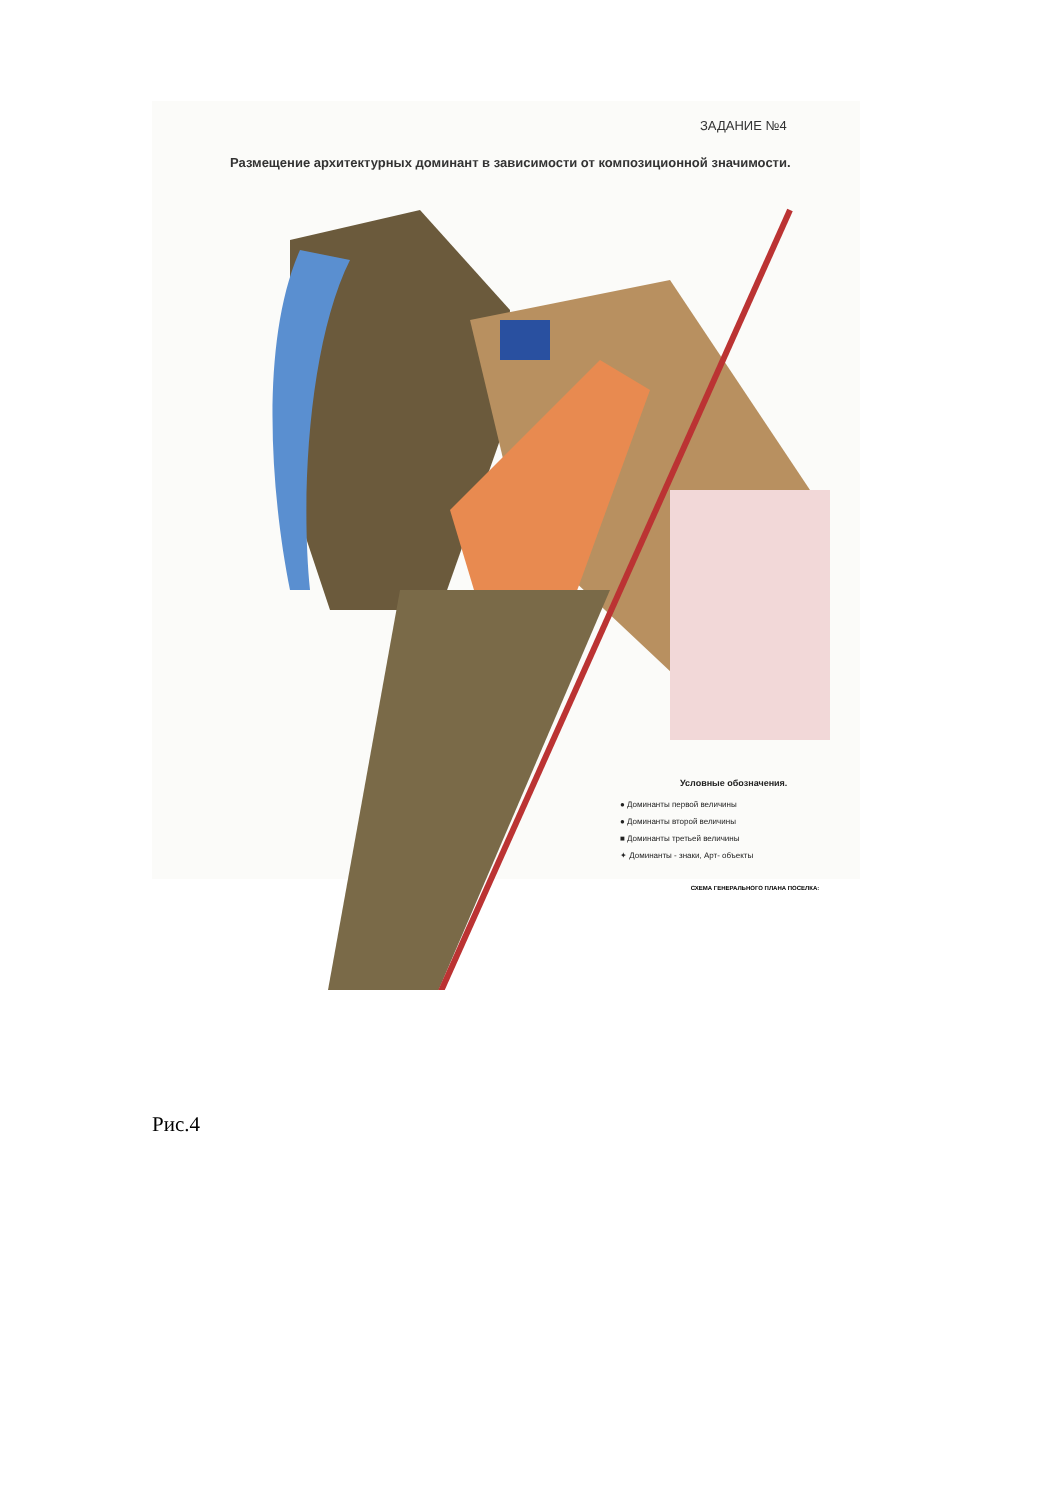ЗАДАНИЕ №4
Размещение архитектурных доминант в зависимости от композиционной значимости.
Условные обозначения.
● Доминанты первой величины
● Доминанты второй величины
■ Доминанты третьей величины
✦ Доминанты - знаки, Арт- объекты
СХЕМА ГЕНЕРАЛЬНОГО ПЛАНА ПОСЕЛКА:
Рис.4